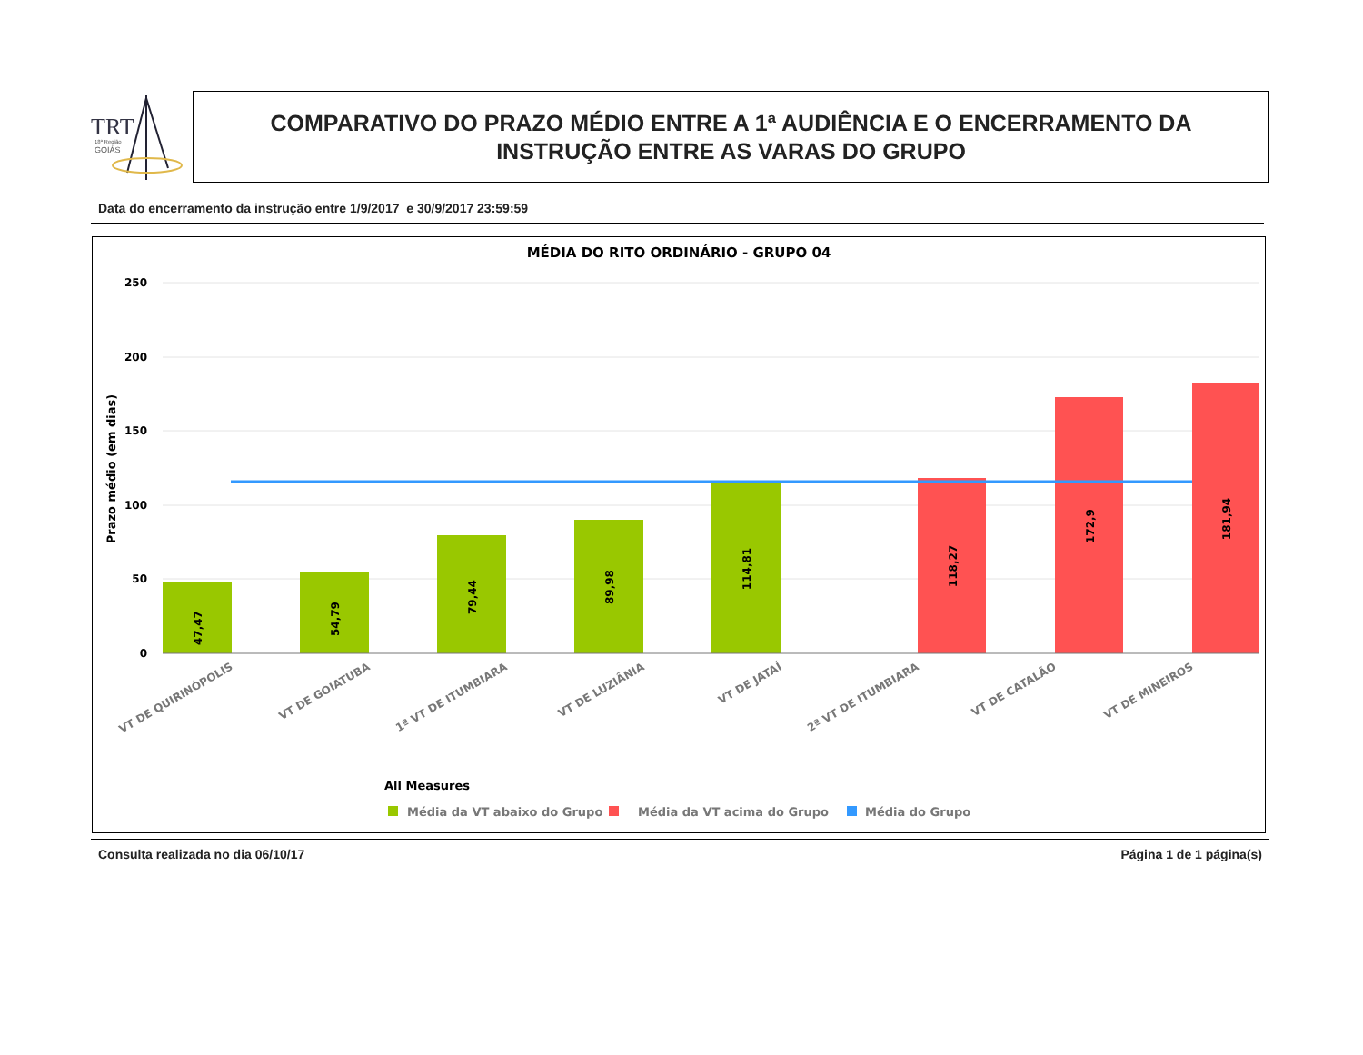TRT
18ª Região
GOIÁS
COMPARATIVO DO PRAZO MÉDIO ENTRE A 1ª AUDIÊNCIA E O ENCERRAMENTO DA
INSTRUÇÃO ENTRE AS VARAS DO GRUPO
Data do encerramento da instrução entre 1/9/2017 e 30/9/2017 23:59:59
MÉDIA DO RITO ORDINÁRIO - GRUPO 04
250
200
150
100
50
0
Prazo médio (em dias)
47,47
54,79
79,44
89,98
114,81
118,27
172,9
181,94
VT DE QUIRINÓPOLIS
VT DE GOIATUBA
1ª VT DE ITUMBIARA
VT DE LUZIÂNIA
VT DE JATAÍ
2ª VT DE ITUMBIARA
VT DE CATALÃO
VT DE MINEIROS
All Measures
Média da VT abaixo do Grupo
Média da VT acima do Grupo
Média do Grupo
Consulta realizada no dia 06/10/17 Página 1 de 1 página(s)